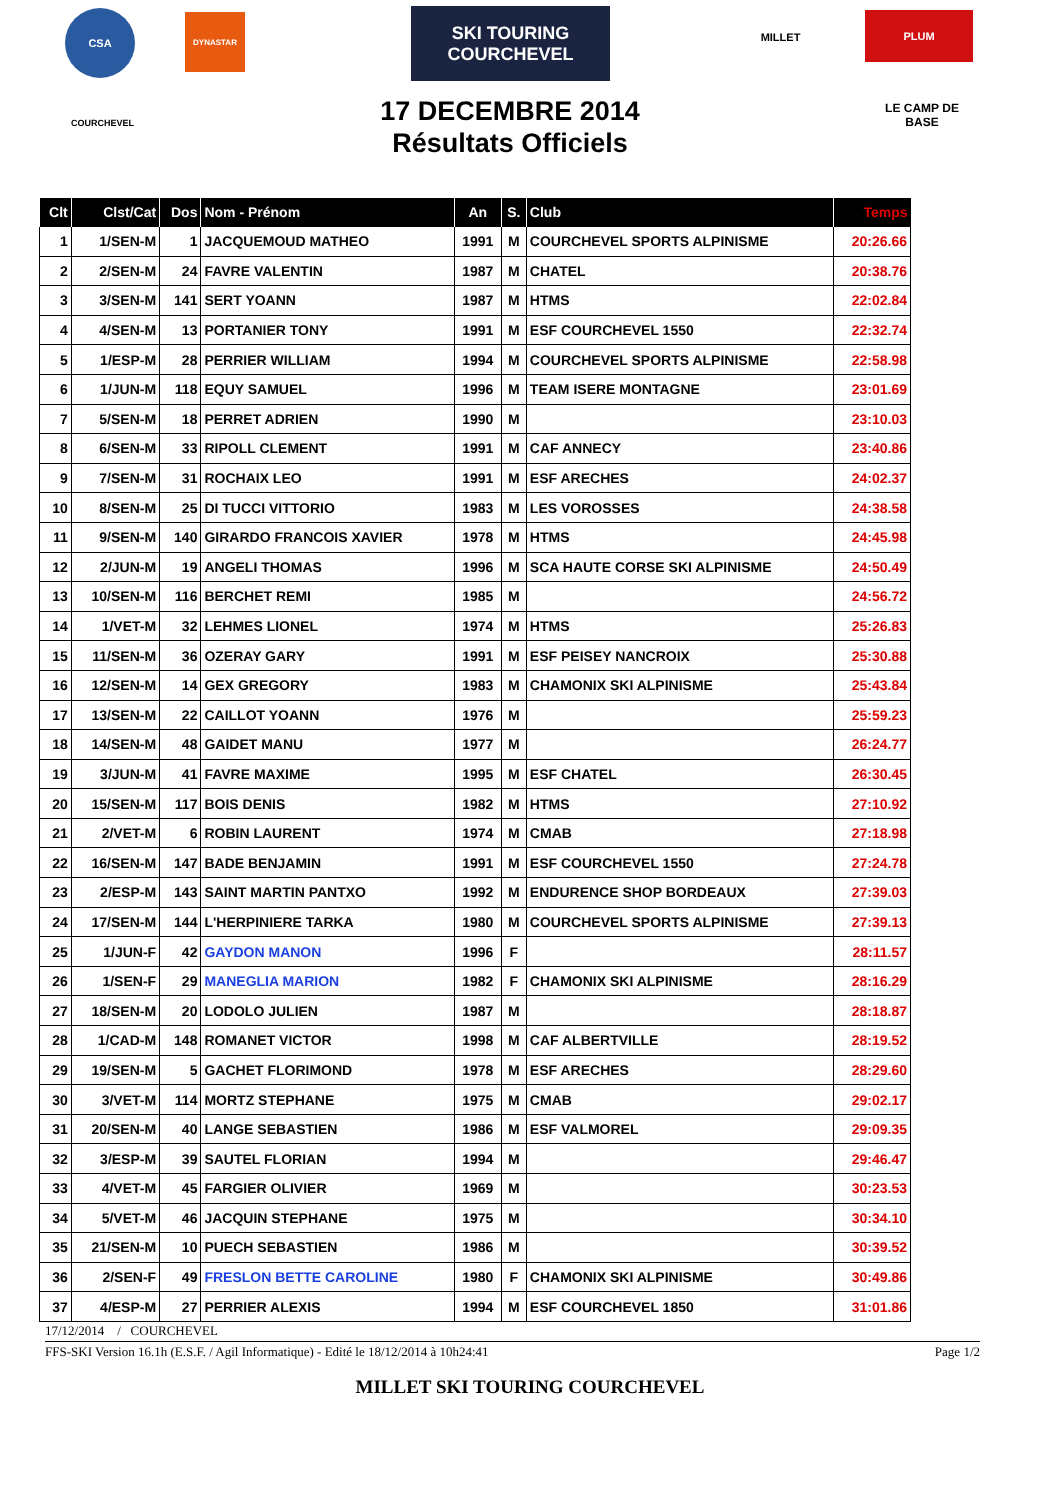CSA DYNASTAR
SKI TOURING COURCHEVEL
MILLET PLUM
COURCHEVEL
LE CAMP DE BASE
17 DECEMBRE 2014
Résultats Officiels
| Clt | Clst/Cat | Dos | Nom - Prénom | An | S. | Club | Temps |
| --- | --- | --- | --- | --- | --- | --- | --- |
| 1 | 1/SEN-M | 1 | JACQUEMOUD MATHEO | 1991 | M | COURCHEVEL SPORTS ALPINISME | 20:26.66 |
| 2 | 2/SEN-M | 24 | FAVRE VALENTIN | 1987 | M | CHATEL | 20:38.76 |
| 3 | 3/SEN-M | 141 | SERT YOANN | 1987 | M | HTMS | 22:02.84 |
| 4 | 4/SEN-M | 13 | PORTANIER TONY | 1991 | M | ESF COURCHEVEL 1550 | 22:32.74 |
| 5 | 1/ESP-M | 28 | PERRIER WILLIAM | 1994 | M | COURCHEVEL SPORTS ALPINISME | 22:58.98 |
| 6 | 1/JUN-M | 118 | EQUY SAMUEL | 1996 | M | TEAM ISERE MONTAGNE | 23:01.69 |
| 7 | 5/SEN-M | 18 | PERRET ADRIEN | 1990 | M | | 23:10.03 |
| 8 | 6/SEN-M | 33 | RIPOLL CLEMENT | 1991 | M | CAF ANNECY | 23:40.86 |
| 9 | 7/SEN-M | 31 | ROCHAIX LEO | 1991 | M | ESF ARECHES | 24:02.37 |
| 10 | 8/SEN-M | 25 | DI TUCCI VITTORIO | 1983 | M | LES VOROSSES | 24:38.58 |
| 11 | 9/SEN-M | 140 | GIRARDO FRANCOIS XAVIER | 1978 | M | HTMS | 24:45.98 |
| 12 | 2/JUN-M | 19 | ANGELI THOMAS | 1996 | M | SCA HAUTE CORSE SKI ALPINISME | 24:50.49 |
| 13 | 10/SEN-M | 116 | BERCHET REMI | 1985 | M | | 24:56.72 |
| 14 | 1/VET-M | 32 | LEHMES LIONEL | 1974 | M | HTMS | 25:26.83 |
| 15 | 11/SEN-M | 36 | OZERAY GARY | 1991 | M | ESF PEISEY NANCROIX | 25:30.88 |
| 16 | 12/SEN-M | 14 | GEX GREGORY | 1983 | M | CHAMONIX SKI ALPINISME | 25:43.84 |
| 17 | 13/SEN-M | 22 | CAILLOT YOANN | 1976 | M | | 25:59.23 |
| 18 | 14/SEN-M | 48 | GAIDET MANU | 1977 | M | | 26:24.77 |
| 19 | 3/JUN-M | 41 | FAVRE MAXIME | 1995 | M | ESF CHATEL | 26:30.45 |
| 20 | 15/SEN-M | 117 | BOIS DENIS | 1982 | M | HTMS | 27:10.92 |
| 21 | 2/VET-M | 6 | ROBIN LAURENT | 1974 | M | CMAB | 27:18.98 |
| 22 | 16/SEN-M | 147 | BADE BENJAMIN | 1991 | M | ESF COURCHEVEL 1550 | 27:24.78 |
| 23 | 2/ESP-M | 143 | SAINT MARTIN PANTXO | 1992 | M | ENDURENCE SHOP BORDEAUX | 27:39.03 |
| 24 | 17/SEN-M | 144 | L'HERPINIERE TARKA | 1980 | M | COURCHEVEL SPORTS ALPINISME | 27:39.13 |
| 25 | 1/JUN-F | 42 | GAYDON MANON | 1996 | F | | 28:11.57 |
| 26 | 1/SEN-F | 29 | MANEGLIA MARION | 1982 | F | CHAMONIX SKI ALPINISME | 28:16.29 |
| 27 | 18/SEN-M | 20 | LODOLO JULIEN | 1987 | M | | 28:18.87 |
| 28 | 1/CAD-M | 148 | ROMANET VICTOR | 1998 | M | CAF ALBERTVILLE | 28:19.52 |
| 29 | 19/SEN-M | 5 | GACHET FLORIMOND | 1978 | M | ESF ARECHES | 28:29.60 |
| 30 | 3/VET-M | 114 | MORTZ STEPHANE | 1975 | M | CMAB | 29:02.17 |
| 31 | 20/SEN-M | 40 | LANGE SEBASTIEN | 1986 | M | ESF VALMOREL | 29:09.35 |
| 32 | 3/ESP-M | 39 | SAUTEL FLORIAN | 1994 | M | | 29:46.47 |
| 33 | 4/VET-M | 45 | FARGIER OLIVIER | 1969 | M | | 30:23.53 |
| 34 | 5/VET-M | 46 | JACQUIN STEPHANE | 1975 | M | | 30:34.10 |
| 35 | 21/SEN-M | 10 | PUECH SEBASTIEN | 1986 | M | | 30:39.52 |
| 36 | 2/SEN-F | 49 | FRESLON BETTE CAROLINE | 1980 | F | CHAMONIX SKI ALPINISME | 30:49.86 |
| 37 | 4/ESP-M | 27 | PERRIER ALEXIS | 1994 | M | ESF COURCHEVEL 1850 | 31:01.86 |
17/12/2014 / COURCHEVEL
FFS-SKI Version 16.1h (E.S.F. / Agil Informatique) - Edité le 18/12/2014 à 10h24:41 Page 1/2
MILLET SKI TOURING COURCHEVEL